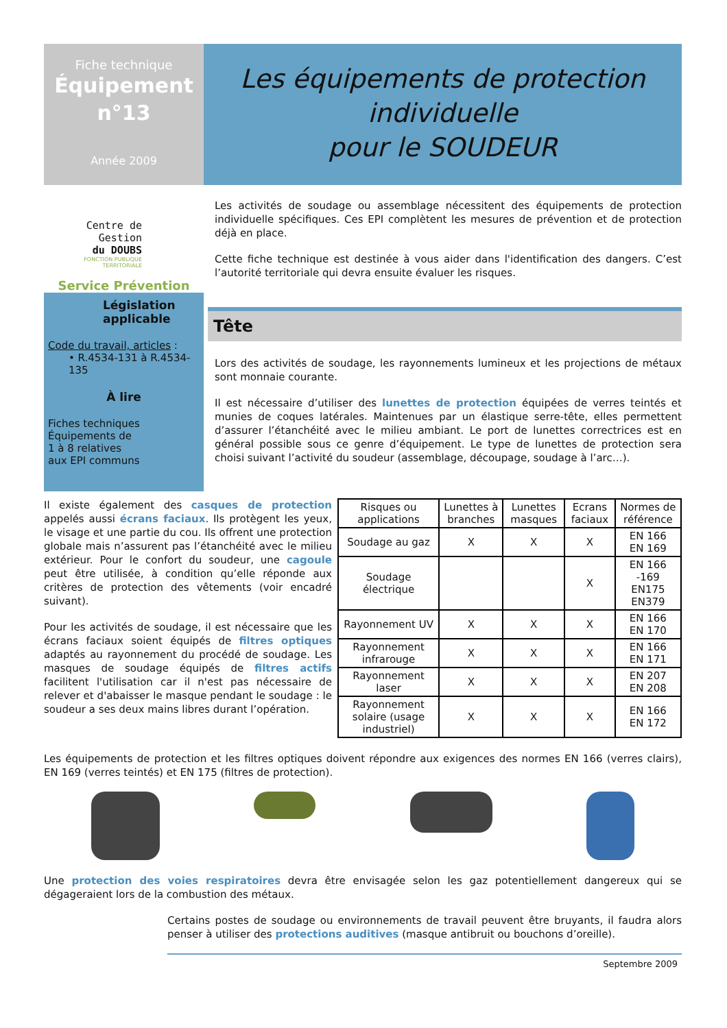Fiche technique
Équipement
n°13
Année 2009
Les équipements de protection individuelle
pour le SOUDEUR
Centre de Gestion
du DOUBS
FONCTION PUBLIQUE TERRITORIALE
Service Prévention
Législation applicable
Code du travail, articles :
• R.4534-131 à R.4534-135
À lire
Fiches techniques
Équipements de
1 à 8 relatives
aux EPI communs
Les activités de soudage ou assemblage nécessitent des équipements de protection individuelle spécifiques. Ces EPI complètent les mesures de prévention et de protection déjà en place.
Cette fiche technique est destinée à vous aider dans l'identification des dangers. C’est l’autorité territoriale qui devra ensuite évaluer les risques.
Tête
Lors des activités de soudage, les rayonnements lumineux et les projections de métaux sont monnaie courante.
Il est nécessaire d’utiliser des lunettes de protection équipées de verres teintés et munies de coques latérales. Maintenues par un élastique serre-tête, elles permettent d’assurer l’étanchéité avec le milieu ambiant. Le port de lunettes correctrices est en général possible sous ce genre d’équipement. Le type de lunettes de protection sera choisi suivant l’activité du soudeur (assemblage, découpage, soudage à l’arc…).
Il existe également des casques de protection appelés aussi écrans faciaux. Ils protègent les yeux, le visage et une partie du cou. Ils offrent une protection globale mais n’assurent pas l’étanchéité avec le milieu extérieur. Pour le confort du soudeur, une cagoule peut être utilisée, à condition qu’elle réponde aux critères de protection des vêtements (voir encadré suivant).
Pour les activités de soudage, il est nécessaire que les écrans faciaux soient équipés de filtres optiques adaptés au rayonnement du procédé de soudage. Les masques de soudage équipés de filtres actifs facilitent l'utilisation car il n'est pas nécessaire de relever et d'abaisser le masque pendant le soudage : le soudeur a ses deux mains libres durant l’opération.
| Risques ou applications | Lunettes à branches | Lunettes masques | Ecrans faciaux | Normes de référence |
| --- | --- | --- | --- | --- |
| Soudage au gaz | X | X | X | EN 166 EN 169 |
| Soudage électrique | | | X | EN 166 -169 EN175 EN379 |
| Rayonnement UV | X | X | X | EN 166 EN 170 |
| Rayonnement infrarouge | X | X | X | EN 166 EN 171 |
| Rayonnement laser | X | X | X | EN 207 EN 208 |
| Rayonnement solaire (usage industriel) | X | X | X | EN 166 EN 172 |
Les équipements de protection et les filtres optiques doivent répondre aux exigences des normes EN 166 (verres clairs), EN 169 (verres teintés) et EN 175 (filtres de protection).
Une protection des voies respiratoires devra être envisagée selon les gaz potentiellement dangereux qui se dégageraient lors de la combustion des métaux.
Certains postes de soudage ou environnements de travail peuvent être bruyants, il faudra alors penser à utiliser des protections auditives (masque antibruit ou bouchons d’oreille).
Septembre 2009